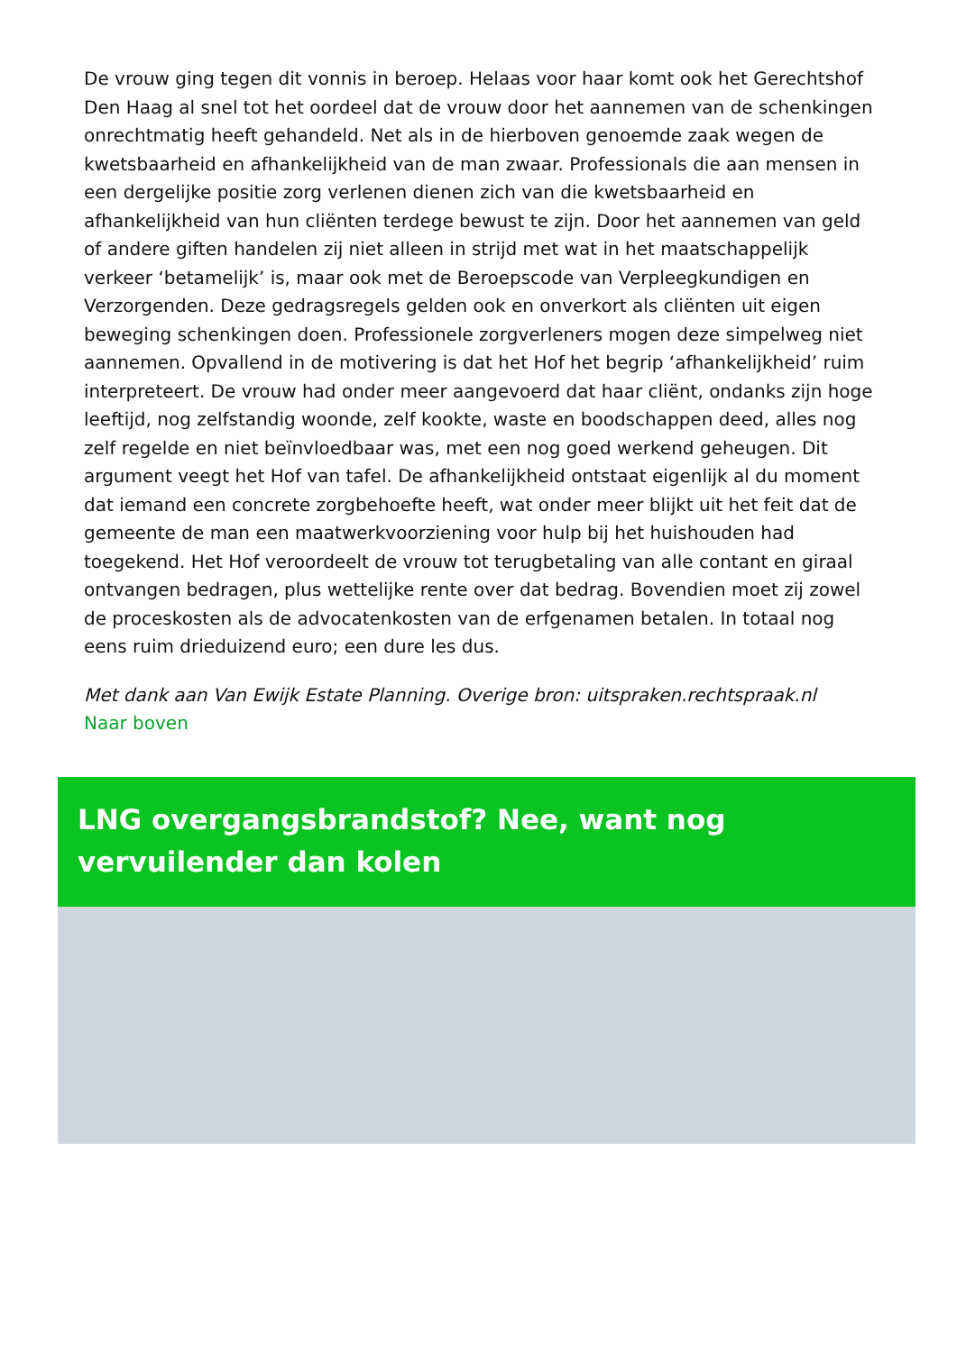De vrouw ging tegen dit vonnis in beroep. Helaas voor haar komt ook het Gerechtshof Den Haag al snel tot het oordeel dat de vrouw door het aannemen van de schenkingen onrechtmatig heeft gehandeld. Net als in de hierboven genoemde zaak wegen de kwetsbaarheid en afhankelijkheid van de man zwaar. Professionals die aan mensen in een dergelijke positie zorg verlenen dienen zich van die kwetsbaarheid en afhankelijkheid van hun cliënten terdege bewust te zijn. Door het aannemen van geld of andere giften handelen zij niet alleen in strijd met wat in het maatschappelijk verkeer ‘betamelijk’ is, maar ook met de Beroepscode van Verpleegkundigen en Verzorgenden. Deze gedragsregels gelden ook en onverkort als cliënten uit eigen beweging schenkingen doen. Professionele zorgverleners mogen deze simpelweg niet aannemen. Opvallend in de motivering is dat het Hof het begrip ‘afhankelijkheid’ ruim interpreteert. De vrouw had onder meer aangevoerd dat haar cliënt, ondanks zijn hoge leeftijd, nog zelfstandig woonde, zelf kookte, waste en boodschappen deed, alles nog zelf regelde en niet beïnvloedbaar was, met een nog goed werkend geheugen. Dit argument veegt het Hof van tafel. De afhankelijkheid ontstaat eigenlijk al du moment dat iemand een concrete zorgbehoefte heeft, wat onder meer blijkt uit het feit dat de gemeente de man een maatwerkvoorziening voor hulp bij het huishouden had toegekend. Het Hof veroordeelt de vrouw tot terugbetaling van alle contant en giraal ontvangen bedragen, plus wettelijke rente over dat bedrag. Bovendien moet zij zowel de proceskosten als de advocatenkosten van de erfgenamen betalen. In totaal nog eens ruim drieduizend euro; een dure les dus.
Met dank aan Van Ewijk Estate Planning. Overige bron: uitspraken.rechtspraak.nl
Naar boven
LNG overgangsbrandstof? Nee, want nog vervuilender dan kolen